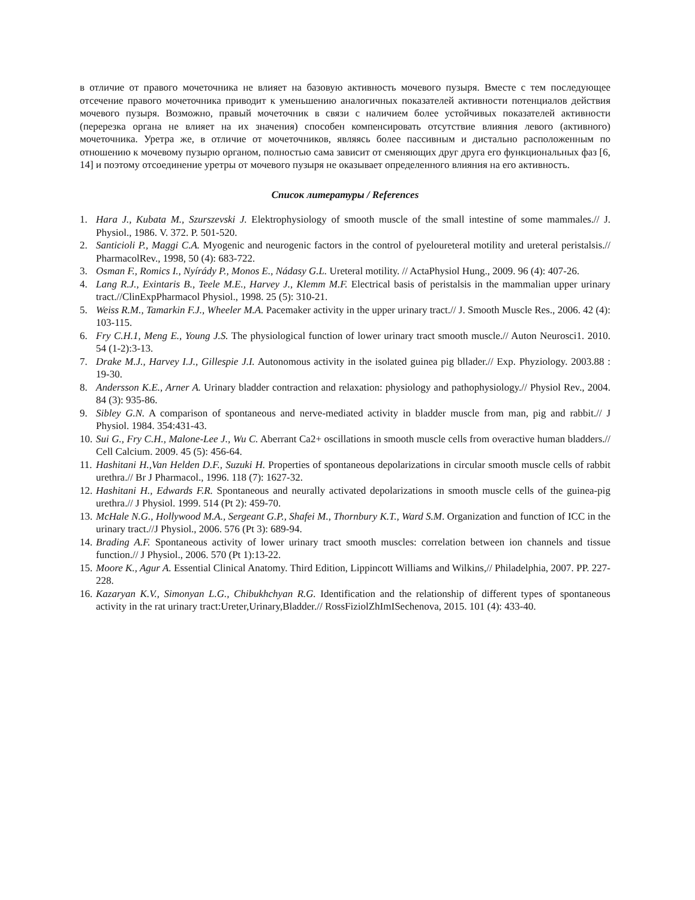в отличие от правого мочеточника не влияет на базовую активность мочевого пузыря. Вместе с тем последующее отсечение правого мочеточника приводит к уменьшению аналогичных показателей активности потенциалов действия мочевого пузыря. Возможно, правый мочеточник в связи с наличием более устойчивых показателей активности (перерезка органа не влияет на их значения) способен компенсировать отсутствие влияния левого (активного) мочеточника. Уретра же, в отличие от мочеточников, являясь более пассивным и дистально расположенным по отношению к мочевому пузырю органом, полностью сама зависит от сменяющих друг друга его функциональных фаз [6, 14] и поэтому отсоединение уретры от мочевого пузыря не оказывает определенного влияния на его активность.
Список литературы / References
1. Hara J., Kubata M., Szurszevski J. Elektrophysiology of smooth muscle of the small intestine of some mammales.// J. Physiol., 1986. V. 372. P. 501-520.
2. Santicioli P., Maggi C.A. Myogenic and neurogenic factors in the control of pyeloureteral motility and ureteral peristalsis.// PharmacolRev., 1998, 50 (4): 683-722.
3. Osman F., Romics I., Nyírády P., Monos E., Nádasy G.L. Ureteral motility. // ActaPhysiol Hung., 2009. 96 (4): 407-26.
4. Lang R.J., Exintaris B., Teele M.E., Harvey J., Klemm M.F. Electrical basis of peristalsis in the mammalian upper urinary tract.//ClinExpPharmacol Physiol., 1998. 25 (5): 310-21.
5. Weiss R.M., Tamarkin F.J., Wheeler M.A. Pacemaker activity in the upper urinary tract.// J. Smooth Muscle Res., 2006. 42 (4): 103-115.
6. Fry C.H.1, Meng E., Young J.S. The physiological function of lower urinary tract smooth muscle.// Auton Neurosci1. 2010. 54 (1-2):3-13.
7. Drake M.J., Harvey I.J., Gillespie J.I. Autonomous activity in the isolated guinea pig bllader.// Exp. Phyziology. 2003.88 : 19-30.
8. Andersson K.E., Arner A. Urinary bladder contraction and relaxation: physiology and pathophysiology.// Physiol Rev., 2004. 84 (3): 935-86.
9. Sibley G.N. A comparison of spontaneous and nerve-mediated activity in bladder muscle from man, pig and rabbit.// J Physiol. 1984. 354:431-43.
10. Sui G., Fry C.H., Malone-Lee J., Wu C. Aberrant Ca2+ oscillations in smooth muscle cells from overactive human bladders.// Cell Calcium. 2009. 45 (5): 456-64.
11. Hashitani H.,Van Helden D.F., Suzuki H. Properties of spontaneous depolarizations in circular smooth muscle cells of rabbit urethra.// Br J Pharmacol., 1996. 118 (7): 1627-32.
12. Hashitani H., Edwards F.R. Spontaneous and neurally activated depolarizations in smooth muscle cells of the guinea-pig urethra.// J Physiol. 1999. 514 (Pt 2): 459-70.
13. McHale N.G., Hollywood M.A., Sergeant G.P., Shafei M., Thornbury K.T., Ward S.M. Organization and function of ICC in the urinary tract.//J Physiol., 2006. 576 (Pt 3): 689-94.
14. Brading A.F. Spontaneous activity of lower urinary tract smooth muscles: correlation between ion channels and tissue function.// J Physiol., 2006. 570 (Pt 1):13-22.
15. Moore K., Agur A. Essential Clinical Anatomy. Third Edition, Lippincott Williams and Wilkins,// Philadelphia, 2007. PP. 227-228.
16. Kazaryan K.V., Simonyan L.G., Chibukhchyan R.G. Identification and the relationship of different types of spontaneous activity in the rat urinary tract:Ureter,Urinary,Bladder.// RossFiziolZhImISechenova, 2015. 101 (4): 433-40.